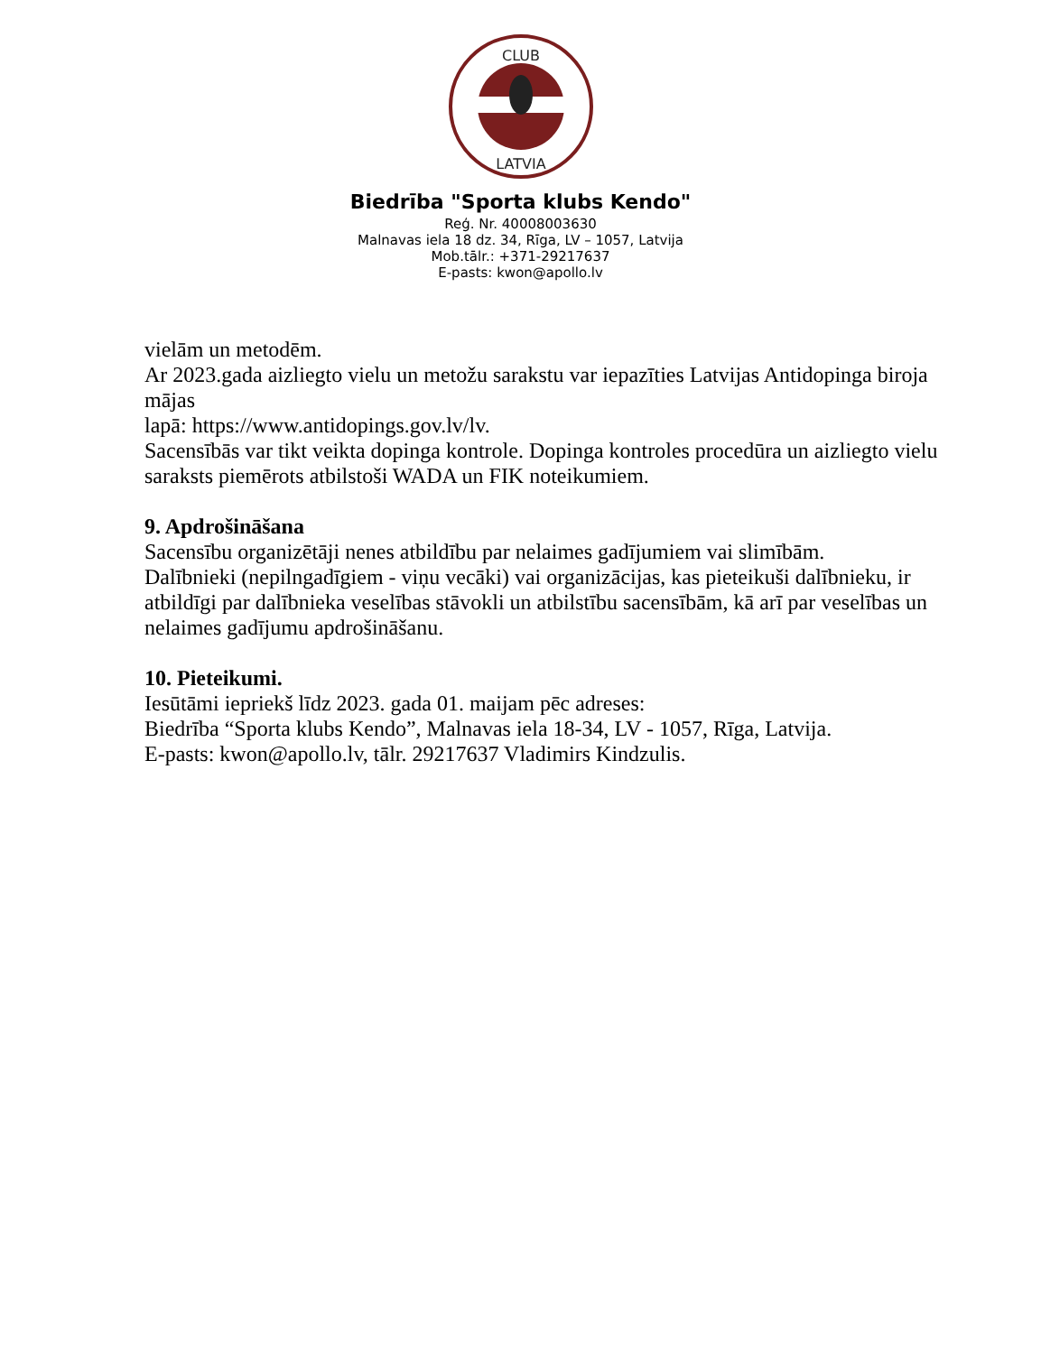CLUB
LATVIA
Biedrība "Sporta klubs Kendo"
Reģ. Nr. 40008003630
Malnavas iela 18 dz. 34, Rīga, LV – 1057, Latvija
Mob.tālr.: +371-29217637
E-pasts: kwon@apollo.lv
vielām un metodēm.
Ar 2023.gada aizliegto vielu un metožu sarakstu var iepazīties Latvijas Antidopinga biroja mājas
lapā: https://www.antidopings.gov.lv/lv.
Sacensībās var tikt veikta dopinga kontrole. Dopinga kontroles procedūra un aizliegto vielu saraksts piemērots atbilstoši WADA un FIK noteikumiem.
9. Apdrošināšana
Sacensību organizētāji nenes atbildību par nelaimes gadījumiem vai slimībām.
Dalībnieki (nepilngadīgiem - viņu vecāki) vai organizācijas, kas pieteikuši dalībnieku, ir atbildīgi par dalībnieka veselības stāvokli un atbilstību sacensībām, kā arī par veselības un nelaimes gadījumu apdrošināšanu.
10. Pieteikumi.
Iesūtāmi iepriekš līdz 2023. gada 01. maijam pēc adreses:
Biedrība “Sporta klubs Kendo”, Malnavas iela 18-34, LV - 1057, Rīga, Latvija.
E-pasts: kwon@apollo.lv, tālr. 29217637 Vladimirs Kindzulis.